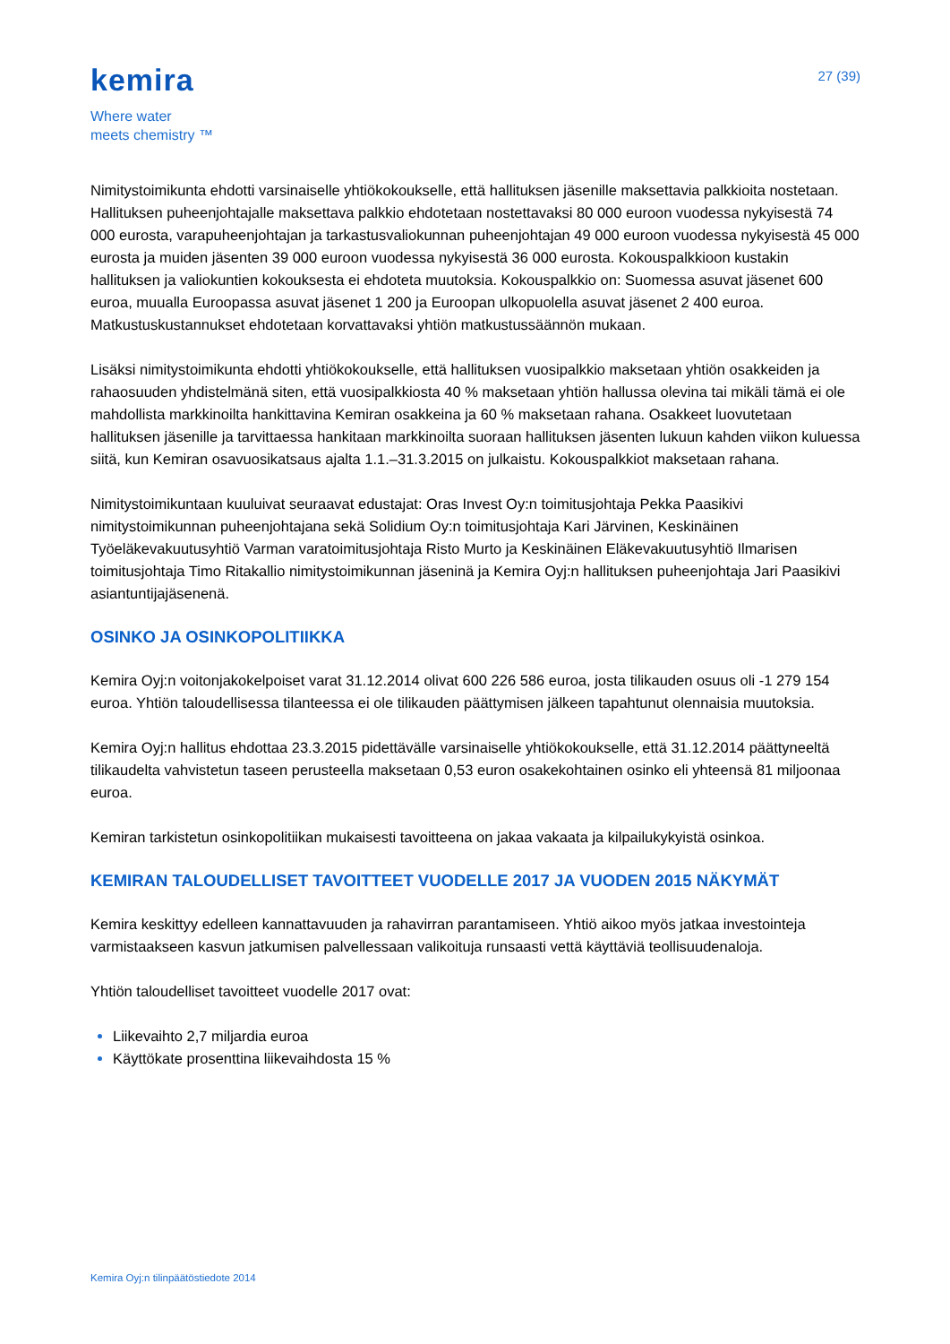kemira
Where water
meets chemistry ™
27 (39)
Nimitystoimikunta ehdotti varsinaiselle yhtiökokoukselle, että hallituksen jäsenille maksettavia palkkioita nostetaan. Hallituksen puheenjohtajalle maksettava palkkio ehdotetaan nostettavaksi 80 000 euroon vuodessa nykyisestä 74 000 eurosta, varapuheenjohtajan ja tarkastusvaliokunnan puheenjohtajan 49 000 euroon vuodessa nykyisestä 45 000 eurosta ja muiden jäsenten 39 000 euroon vuodessa nykyisestä 36 000 eurosta. Kokouspalkkioon kustakin hallituksen ja valiokuntien kokouksesta ei ehdoteta muutoksia. Kokouspalkkio on: Suomessa asuvat jäsenet 600 euroa, muualla Euroopassa asuvat jäsenet 1 200 ja Euroopan ulkopuolella asuvat jäsenet 2 400 euroa. Matkustuskustannukset ehdotetaan korvattavaksi yhtiön matkustussäännön mukaan.
Lisäksi nimitystoimikunta ehdotti yhtiökokoukselle, että hallituksen vuosipalkkio maksetaan yhtiön osakkeiden ja rahaosuuden yhdistelmänä siten, että vuosipalkkiosta 40 % maksetaan yhtiön hallussa olevina tai mikäli tämä ei ole mahdollista markkinoilta hankittavina Kemiran osakkeina ja 60 % maksetaan rahana. Osakkeet luovutetaan hallituksen jäsenille ja tarvittaessa hankitaan markkinoilta suoraan hallituksen jäsenten lukuun kahden viikon kuluessa siitä, kun Kemiran osavuosikatsaus ajalta 1.1.–31.3.2015 on julkaistu. Kokouspalkkiot maksetaan rahana.
Nimitystoimikuntaan kuuluivat seuraavat edustajat: Oras Invest Oy:n toimitusjohtaja Pekka Paasikivi nimitystoimikunnan puheenjohtajana sekä Solidium Oy:n toimitusjohtaja Kari Järvinen, Keskinäinen Työeläkevakuutusyhtiö Varman varatoimitusjohtaja Risto Murto ja Keskinäinen Eläkevakuutusyhtiö Ilmarisen toimitusjohtaja Timo Ritakallio nimitystoimikunnan jäseninä ja Kemira Oyj:n hallituksen puheenjohtaja Jari Paasikivi asiantuntijajäsenenä.
OSINKO JA OSINKOPOLITIIKKA
Kemira Oyj:n voitonjakokelpoiset varat 31.12.2014 olivat 600 226 586 euroa, josta tilikauden osuus oli -1 279 154 euroa. Yhtiön taloudellisessa tilanteessa ei ole tilikauden päättymisen jälkeen tapahtunut olennaisia muutoksia.
Kemira Oyj:n hallitus ehdottaa 23.3.2015 pidettävälle varsinaiselle yhtiökokoukselle, että 31.12.2014 päättyneeltä tilikaudelta vahvistetun taseen perusteella maksetaan 0,53 euron osakekohtainen osinko eli yhteensä 81 miljoonaa euroa.
Kemiran tarkistetun osinkopolitiikan mukaisesti tavoitteena on jakaa vakaata ja kilpailukykyistä osinkoa.
KEMIRAN TALOUDELLISET TAVOITTEET VUODELLE 2017 JA VUODEN 2015 NÄKYMÄT
Kemira keskittyy edelleen kannattavuuden ja rahavirran parantamiseen. Yhtiö aikoo myös jatkaa investointeja varmistaakseen kasvun jatkumisen palvellessaan valikoituja runsaasti vettä käyttäviä teollisuudenaloja.
Yhtiön taloudelliset tavoitteet vuodelle 2017 ovat:
Liikevaihto 2,7 miljardia euroa
Käyttökate prosenttina liikevaihdosta 15 %
Kemira Oyj:n tilinpäätöstiedote 2014